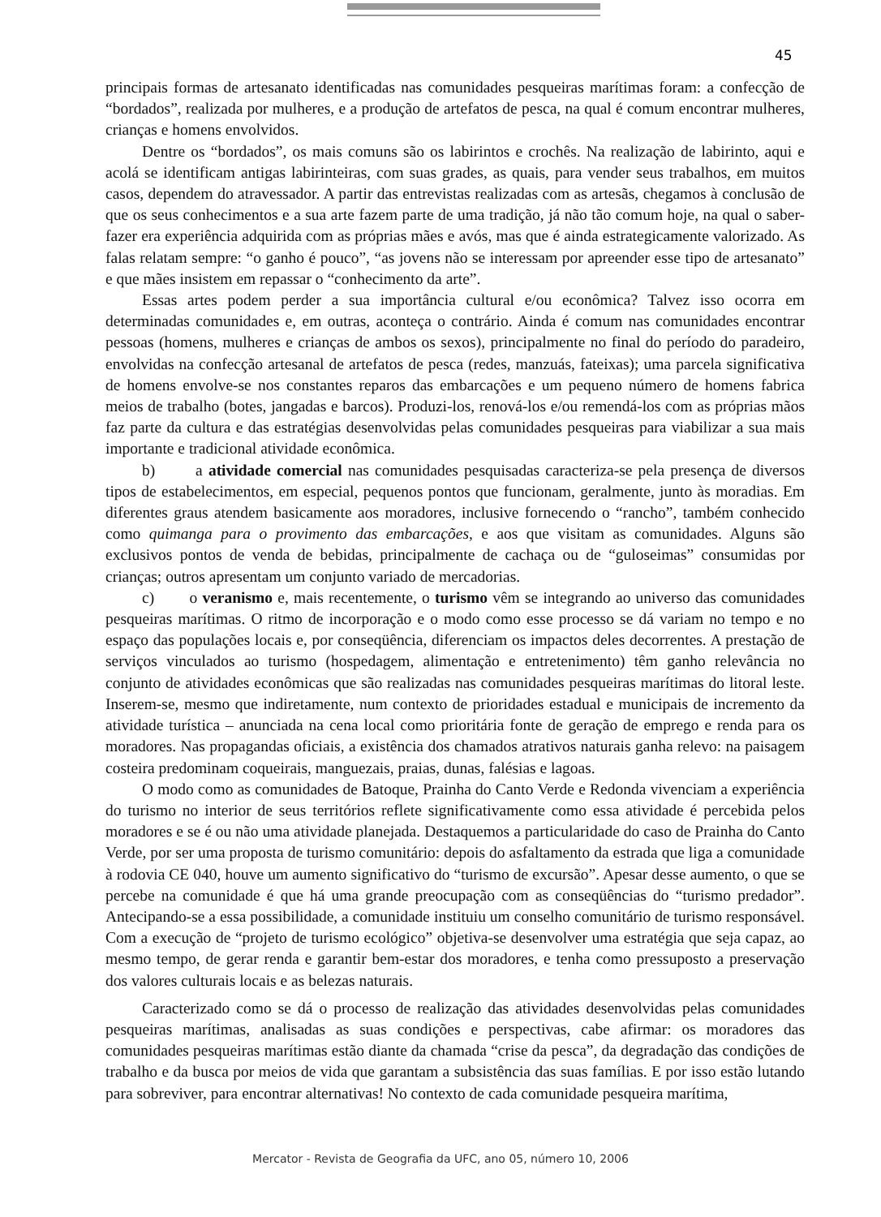45
principais formas de artesanato identificadas nas comunidades pesqueiras marítimas foram: a confecção de “bordados”, realizada por mulheres, e a produção de artefatos de pesca, na qual é comum encontrar mulheres, crianças e homens envolvidos.
Dentre os “bordados”, os mais comuns são os labirintos e crochês. Na realização de labirinto, aqui e acolá se identificam antigas labirinteiras, com suas grades, as quais, para vender seus trabalhos, em muitos casos, dependem do atravessador. A partir das entrevistas realizadas com as artesãs, chegamos à conclusão de que os seus conhecimentos e a sua arte fazem parte de uma tradição, já não tão comum hoje, na qual o saber-fazer era experiência adquirida com as próprias mães e avós, mas que é ainda estrategicamente valorizado. As falas relatam sempre: “o ganho é pouco”, “as jovens não se interessam por apreender esse tipo de artesanato” e que mães insistem em repassar o “conhecimento da arte”.
Essas artes podem perder a sua importância cultural e/ou econômica? Talvez isso ocorra em determinadas comunidades e, em outras, aconteça o contrário. Ainda é comum nas comunidades encontrar pessoas (homens, mulheres e crianças de ambos os sexos), principalmente no final do período do paradeiro, envolvidas na confecção artesanal de artefatos de pesca (redes, manzuás, fateixas); uma parcela significativa de homens envolve-se nos constantes reparos das embarcações e um pequeno número de homens fabrica meios de trabalho (botes, jangadas e barcos). Produzi-los, renová-los e/ou remendá-los com as próprias mãos faz parte da cultura e das estratégias desenvolvidas pelas comunidades pesqueiras para viabilizar a sua mais importante e tradicional atividade econômica.
b) a atividade comercial nas comunidades pesquisadas caracteriza-se pela presença de diversos tipos de estabelecimentos, em especial, pequenos pontos que funcionam, geralmente, junto às moradias. Em diferentes graus atendem basicamente aos moradores, inclusive fornecendo o “rancho”, também conhecido como quimanga para o provimento das embarcações, e aos que visitam as comunidades. Alguns são exclusivos pontos de venda de bebidas, principalmente de cachaça ou de “guloseimas” consumidas por crianças; outros apresentam um conjunto variado de mercadorias.
c) o veranismo e, mais recentemente, o turismo vêm se integrando ao universo das comunidades pesqueiras marítimas. O ritmo de incorporação e o modo como esse processo se dá variam no tempo e no espaço das populações locais e, por conseqüência, diferenciam os impactos deles decorrentes. A prestação de serviços vinculados ao turismo (hospedagem, alimentação e entretenimento) têm ganho relevância no conjunto de atividades econômicas que são realizadas nas comunidades pesqueiras marítimas do litoral leste. Inserem-se, mesmo que indiretamente, num contexto de prioridades estadual e municipais de incremento da atividade turística – anunciada na cena local como prioritária fonte de geração de emprego e renda para os moradores. Nas propagandas oficiais, a existência dos chamados atrativos naturais ganha relevo: na paisagem costeira predominam coqueirais, manguezais, praias, dunas, falésias e lagoas.
O modo como as comunidades de Batoque, Prainha do Canto Verde e Redonda vivenciam a experiência do turismo no interior de seus territórios reflete significativamente como essa atividade é percebida pelos moradores e se é ou não uma atividade planejada. Destaquemos a particularidade do caso de Prainha do Canto Verde, por ser uma proposta de turismo comunitário: depois do asfaltamento da estrada que liga a comunidade à rodovia CE 040, houve um aumento significativo do “turismo de excursão”. Apesar desse aumento, o que se percebe na comunidade é que há uma grande preocupação com as conseqüências do “turismo predador”. Antecipando-se a essa possibilidade, a comunidade instituiu um conselho comunitário de turismo responsável. Com a execução de “projeto de turismo ecológico” objetiva-se desenvolver uma estratégia que seja capaz, ao mesmo tempo, de gerar renda e garantir bem-estar dos moradores, e tenha como pressuposto a preservação dos valores culturais locais e as belezas naturais.
Caracterizado como se dá o processo de realização das atividades desenvolvidas pelas comunidades pesqueiras marítimas, analisadas as suas condições e perspectivas, cabe afirmar: os moradores das comunidades pesqueiras marítimas estão diante da chamada “crise da pesca”, da degradação das condições de trabalho e da busca por meios de vida que garantam a subsistência das suas famílias. E por isso estão lutando para sobreviver, para encontrar alternativas! No contexto de cada comunidade pesqueira marítima,
Mercator - Revista de Geografia da UFC, ano 05, número 10, 2006